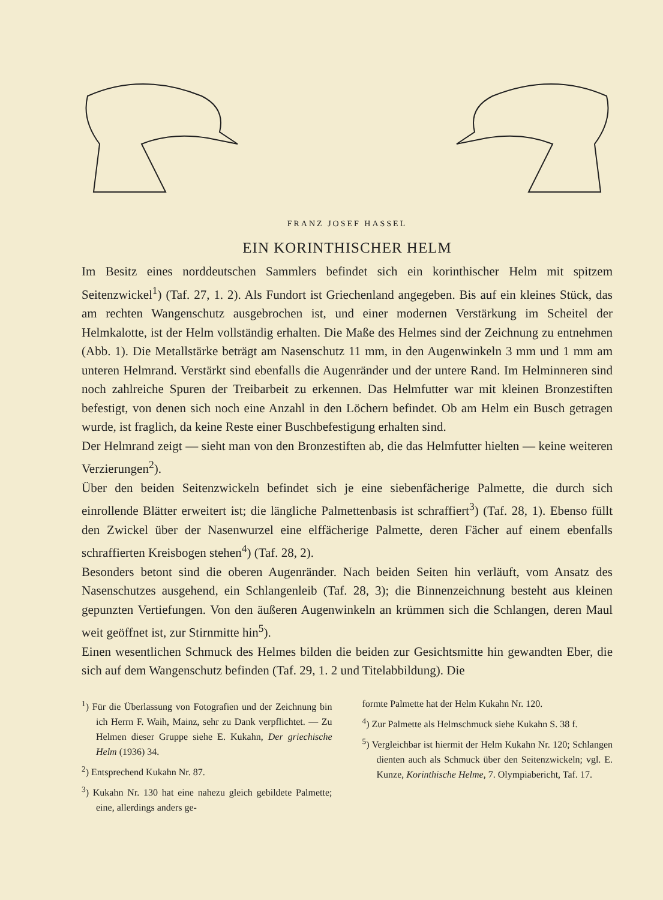FRANZ JOSEF HASSEL
EIN KORINTHISCHER HELM
Im Besitz eines norddeutschen Sammlers befindet sich ein korinthischer Helm mit spitzem Seitenzwickel<sup>1</sup>) (Taf. 27, 1. 2). Als Fundort ist Griechenland angegeben. Bis auf ein kleines Stück, das am rechten Wangenschutz ausgebrochen ist, und einer modernen Verstärkung im Scheitel der Helmkalotte, ist der Helm vollständig erhalten. Die Maße des Helmes sind der Zeichnung zu entnehmen (Abb. 1). Die Metallstärke beträgt am Nasenschutz 11 mm, in den Augenwinkeln 3 mm und 1 mm am unteren Helmrand. Verstärkt sind ebenfalls die Augenränder und der untere Rand. Im Helminneren sind noch zahlreiche Spuren der Treibarbeit zu erkennen. Das Helmfutter war mit kleinen Bronzestiften befestigt, von denen sich noch eine Anzahl in den Löchern befindet. Ob am Helm ein Busch getragen wurde, ist fraglich, da keine Reste einer Buschbefestigung erhalten sind.
Der Helmrand zeigt — sieht man von den Bronzestiften ab, die das Helmfutter hielten — keine weiteren Verzierungen<sup>2</sup>).
Über den beiden Seitenzwickeln befindet sich je eine siebenfächerige Palmette, die durch sich einrollende Blätter erweitert ist; die längliche Palmettenbasis ist schraffiert<sup>3</sup>) (Taf. 28, 1). Ebenso füllt den Zwickel über der Nasenwurzel eine elffächerige Palmette, deren Fächer auf einem ebenfalls schraffierten Kreisbogen stehen<sup>4</sup>) (Taf. 28, 2).
Besonders betont sind die oberen Augenränder. Nach beiden Seiten hin verläuft, vom Ansatz des Nasenschutzes ausgehend, ein Schlangenleib (Taf. 28, 3); die Binnenzeichnung besteht aus kleinen gepunzten Vertiefungen. Von den äußeren Augenwinkeln an krümmen sich die Schlangen, deren Maul weit geöffnet ist, zur Stirnmitte hin<sup>5</sup>).
Einen wesentlichen Schmuck des Helmes bilden die beiden zur Gesichtsmitte hin gewandten Eber, die sich auf dem Wangenschutz befinden (Taf. 29, 1. 2 und Titelabbildung). Die
<sup>1</sup>) Für die Überlassung von Fotografien und der Zeichnung bin ich Herrn F. Waih, Mainz, sehr zu Dank verpflichtet. — Zu Helmen dieser Gruppe siehe E. Kukahn, Der griechische Helm (1936) 34.
<sup>2</sup>) Entsprechend Kukahn Nr. 87.
<sup>3</sup>) Kukahn Nr. 130 hat eine nahezu gleich gebildete Palmette; eine, allerdings anders ge-
formte Palmette hat der Helm Kukahn Nr. 120.
<sup>4</sup>) Zur Palmette als Helmschmuck siehe Kukahn S. 38 f.
<sup>5</sup>) Vergleichbar ist hiermit der Helm Kukahn Nr. 120; Schlangen dienten auch als Schmuck über den Seitenzwickeln; vgl. E. Kunze, Korinthische Helme, 7. Olympiabericht, Taf. 17.